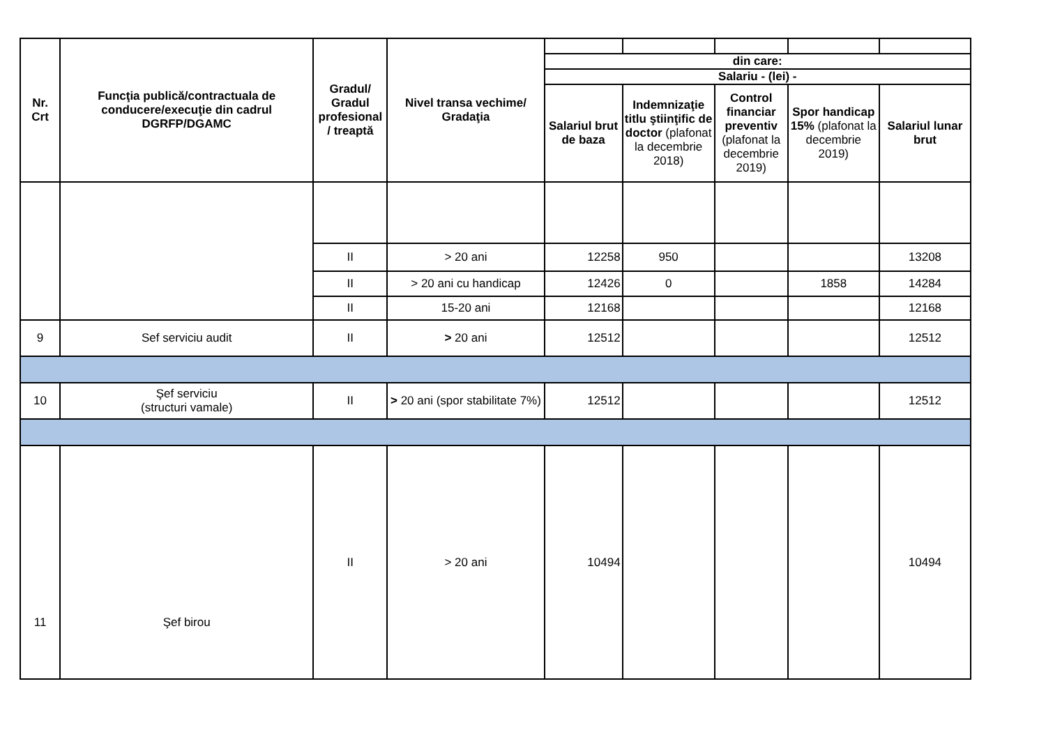| Nr. Crt | Funcţia publică/contractuala de conducere/execuţie din cadrul DGRFP/DGAMC | Gradul/ Gradul profesional / treaptă | Nivel transa vechime/ Gradaţia | | | | | |
| | | | | din care: | | | | |
| | | | | Salariu - (lei) - | | | | |
| | | | | Salariul brut de baza | Indemnizaţie titlu ştiinţific de doctor (plafonat la decembrie 2018) | Control financiar preventiv (plafonat la decembrie 2019) | Spor handicap 15% (plafonat la decembrie 2019) | Salariul lunar brut |
| | | II | > 20 ani | 12258 | 950 | | | 13208 |
| | | II | > 20 ani cu handicap | 12426 | 0 | | 1858 | 14284 |
| | | II | 15-20 ani | 12168 | | | | 12168 |
| 9 | Sef serviciu audit | II | > 20 ani | 12512 | | | | 12512 |
| 10 | Şef serviciu (structuri vamale) | II | > 20 ani (spor stabilitate 7%) | 12512 | | | | 12512 |
| 11 | Şef birou | II | > 20 ani | 10494 | | | | 10494 |